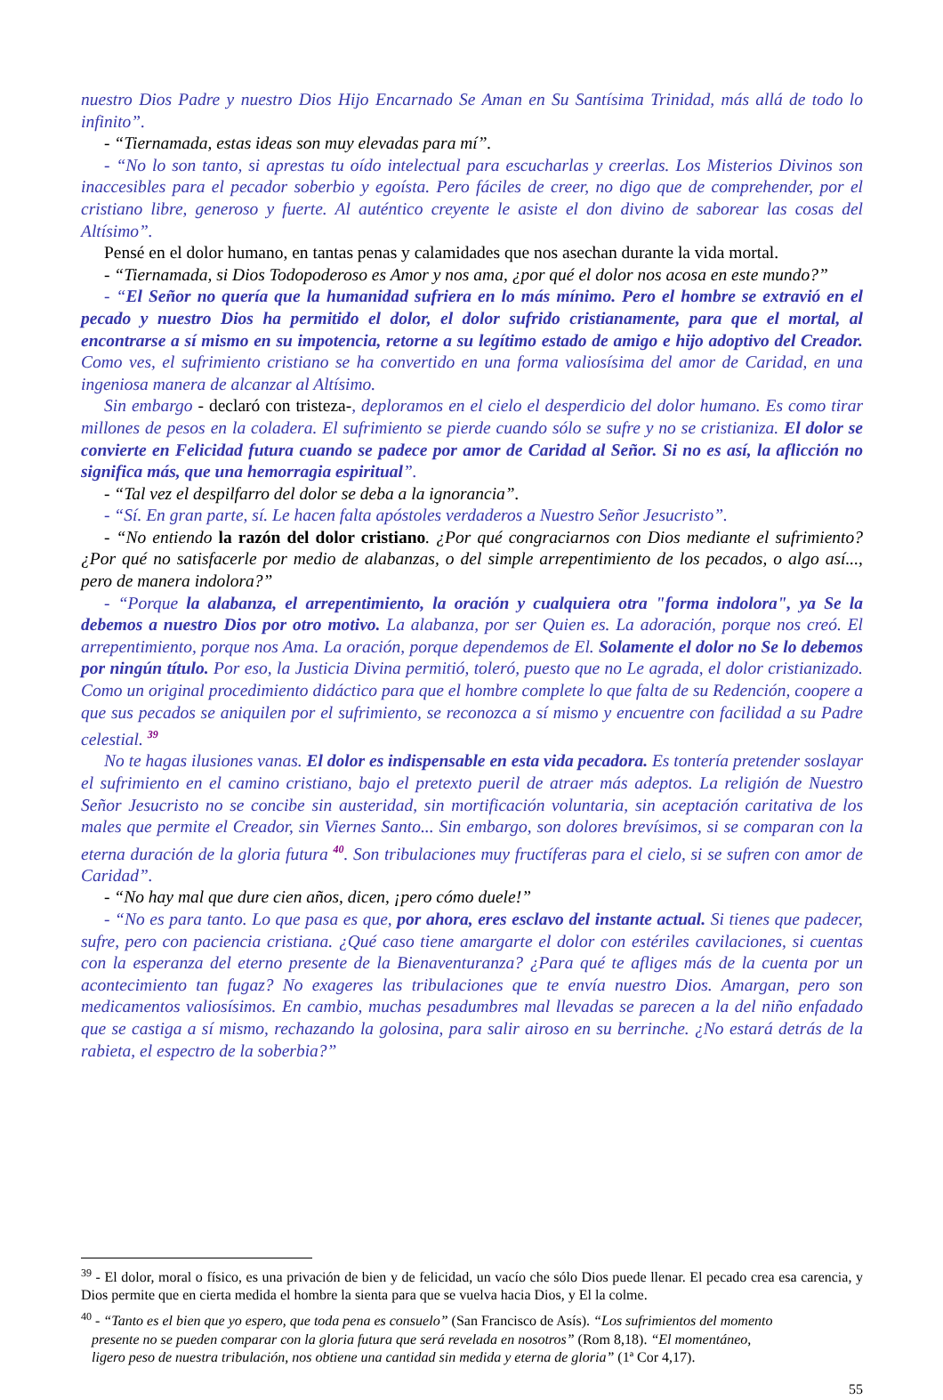nuestro Dios Padre y nuestro Dios Hijo Encarnado Se Aman en Su Santísima Trinidad, más allá de todo lo infinito”.
- “Tiernamada, estas ideas son muy elevadas para mí”.
- “No lo son tanto, si aprestas tu oído intelectual para escucharlas y creerlas. Los Misterios Divinos son inaccesibles para el pecador soberbio y egoísta. Pero fáciles de creer, no digo que de comprehender, por el cristiano libre, generoso y fuerte. Al auténtico creyente le asiste el don divino de saborear las cosas del Altísimo”.
Pensé en el dolor humano, en tantas penas y calamidades que nos asechan durante la vida mortal.
- “Tiernamada, si Dios Todopoderoso es Amor y nos ama, ¿por qué el dolor nos acosa en este mundo?”
- “El Señor no quería que la humanidad sufriera en lo más mínimo. Pero el hombre se extravió en el pecado y nuestro Dios ha permitido el dolor, el dolor sufrido cristianamente, para que el mortal, al encontrarse a sí mismo en su impotencia, retorne a su legítimo estado de amigo e hijo adoptivo del Creador. Como ves, el sufrimiento cristiano se ha convertido en una forma valiosísima del amor de Caridad, en una ingeniosa manera de alcanzar al Altísimo.
Sin embargo - declaró con tristeza-, deploramos en el cielo el desperdicio del dolor humano. Es como tirar millones de pesos en la coladera. El sufrimiento se pierde cuando sólo se sufre y no se cristianiza. El dolor se convierte en Felicidad futura cuando se padece por amor de Caridad al Señor. Si no es así, la aflicción no significa más, que una hemorragia espiritual”.
- “Tal vez el despilfarro del dolor se deba a la ignorancia”.
- “Sí. En gran parte, sí. Le hacen falta apóstoles verdaderos a Nuestro Señor Jesucristo”.
- “No entiendo la razón del dolor cristiano. ¿Por qué congraciarnos con Dios mediante el sufrimiento? ¿Por qué no satisfacerle por medio de alabanzas, o del simple arrepentimiento de los pecados, o algo así..., pero de manera indolora?”
- “Porque la alabanza, el arrepentimiento, la oración y cualquiera otra "forma indolora", ya Se la debemos a nuestro Dios por otro motivo. La alabanza, por ser Quien es. La adoración, porque nos creó. El arrepentimiento, porque nos Ama. La oración, porque dependemos de El. Solamente el dolor no Se lo debemos por ningún título. Por eso, la Justicia Divina permitió, toleró, puesto que no Le agrada, el dolor cristianizado. Como un original procedimiento didáctico para que el hombre complete lo que falta de su Redención, coopere a que sus pecados se aniquilen por el sufrimiento, se reconozca a sí mismo y encuentre con facilidad a su Padre celestial. <sup>39</sup>
No te hagas ilusiones vanas. El dolor es indispensable en esta vida pecadora. Es tontería pretender soslayar el sufrimiento en el camino cristiano, bajo el pretexto pueril de atraer más adeptos. La religión de Nuestro Señor Jesucristo no se concibe sin austeridad, sin mortificación voluntaria, sin aceptación caritativa de los males que permite el Creador, sin Viernes Santo... Sin embargo, son dolores brevísimos, si se comparan con la eterna duración de la gloria futura <sup>40</sup>. Son tribulaciones muy fructíferas para el cielo, si se sufren con amor de Caridad”.
- “No hay mal que dure cien años, dicen, ¡pero cómo duele!”
- “No es para tanto. Lo que pasa es que, por ahora, eres esclavo del instante actual. Si tienes que padecer, sufre, pero con paciencia cristiana. ¿Qué caso tiene amargarte el dolor con estériles cavilaciones, si cuentas con la esperanza del eterno presente de la Bienaventuranza? ¿Para qué te afliges más de la cuenta por un acontecimiento tan fugaz? No exageres las tribulaciones que te envía nuestro Dios. Amargan, pero son medicamentos valiosísimos. En cambio, muchas pesadumbres mal llevadas se parecen a la del niño enfadado que se castiga a sí mismo, rechazando la golosina, para salir airoso en su berrinche. ¿No estará detrás de la rabieta, el espectro de la soberbia?”
<sup>39</sup> - El dolor, moral o físico, es una privación de bien y de felicidad, un vacío che sólo Dios puede llenar. El pecado crea esa carencia, y Dios permite que en cierta medida el hombre la sienta para que se vuelva hacia Dios, y El la colme.
<sup>40</sup> - “Tanto es el bien que yo espero, que toda pena es consuelo” (San Francisco de Asís). “Los sufrimientos del momento
presente no se pueden comparar con la gloria futura que será revelada en nosotros” (Rom 8,18). “El momentáneo,
ligero peso de nuestra tribulación, nos obtiene una cantidad sin medida y eterna de gloria” (1ª Cor 4,17).
55